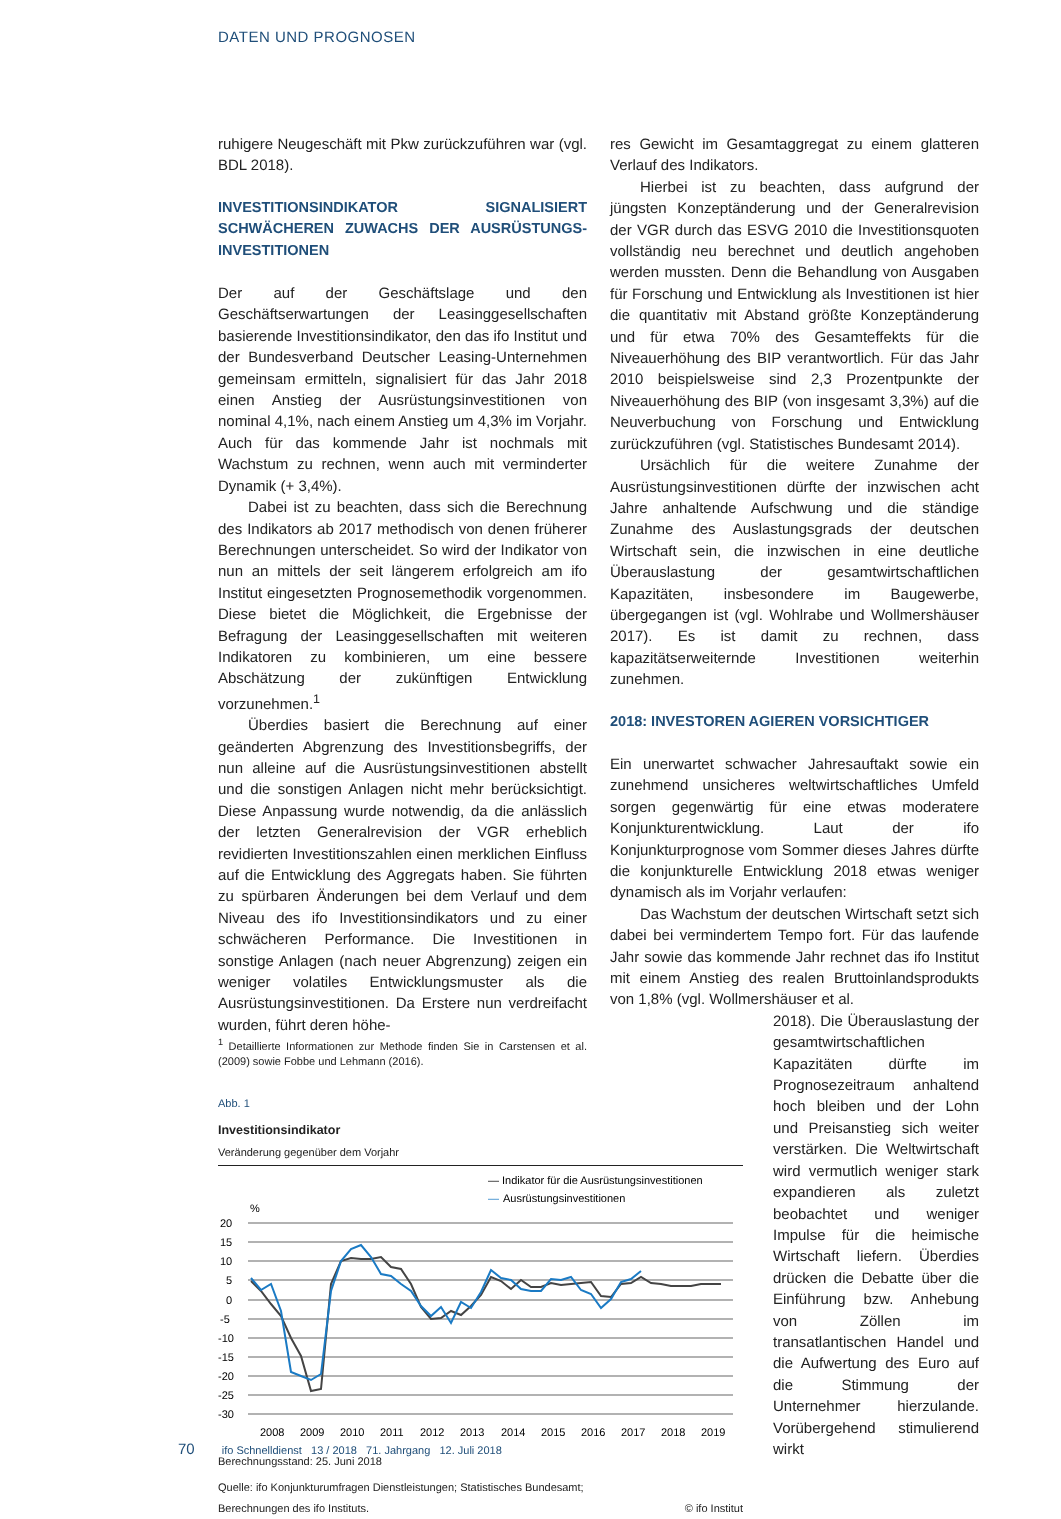DATEN UND PROGNOSEN
ruhigere Neugeschäft mit Pkw zurückzuführen war (vgl. BDL 2018).
INVESTITIONSINDIKATOR SIGNALISIERT SCHWÄCHEREN ZUWACHS DER AUSRÜSTUNGS-INVESTITIONEN
Der auf der Geschäftslage und den Geschäftserwartungen der Leasinggesellschaften basierende Investitionsindikator, den das ifo Institut und der Bundesverband Deutscher Leasing-Unternehmen gemeinsam ermitteln, signalisiert für das Jahr 2018 einen Anstieg der Ausrüstungsinvestitionen von nominal 4,1%, nach einem Anstieg um 4,3% im Vorjahr. Auch für das kommende Jahr ist nochmals mit Wachstum zu rechnen, wenn auch mit verminderter Dynamik (+ 3,4%).
Dabei ist zu beachten, dass sich die Berechnung des Indikators ab 2017 methodisch von denen früherer Berechnungen unterscheidet. So wird der Indikator von nun an mittels der seit längerem erfolgreich am ifo Institut eingesetzten Prognosemethodik vorgenommen. Diese bietet die Möglichkeit, die Ergebnisse der Befragung der Leasinggesellschaften mit weiteren Indikatoren zu kombinieren, um eine bessere Abschätzung der zukünftigen Entwicklung vorzunehmen.<sup>1</sup>
Überdies basiert die Berechnung auf einer geänderten Abgrenzung des Investitionsbegriffs, der nun alleine auf die Ausrüstungsinvestitionen abstellt und die sonstigen Anlagen nicht mehr berücksichtigt. Diese Anpassung wurde notwendig, da die anlässlich der letzten Generalrevision der VGR erheblich revidierten Investitionszahlen einen merklichen Einfluss auf die Entwicklung des Aggregats haben. Sie führten zu spürbaren Änderungen bei dem Verlauf und dem Niveau des ifo Investitionsindikators und zu einer schwächeren Performance. Die Investitionen in sonstige Anlagen (nach neuer Abgrenzung) zeigen ein weniger volatiles Entwicklungsmuster als die Ausrüstungsinvestitionen. Da Erstere nun verdreifacht wurden, führt deren höhe-
<sup>1</sup> Detaillierte Informationen zur Methode finden Sie in Carstensen et al. (2009) sowie Fobbe und Lehmann (2016).
Abb. 1
Investitionsindikator
Veränderung gegenüber dem Vorjahr
— Indikator für die Ausrüstungsinvestitionen
—
Ausrüstungsinvestitionen
%
20
15
10
5
0
-5
-10
-15
-20
-25
-30
2008
2009
2010
2011
2012
2013
2014
2015
2016
2017
2018
2019
Berechnungsstand: 25. Juni 2018
Quelle: ifo Konjunkturumfragen Dienstleistungen; Statistisches Bundesamt;
Berechnungen des ifo Instituts. © ifo Institut
res Gewicht im Gesamtaggregat zu einem glatteren Verlauf des Indikators.
Hierbei ist zu beachten, dass aufgrund der jüngsten Konzeptänderung und der Generalrevision der VGR durch das ESVG 2010 die Investitionsquoten vollständig neu berechnet und deutlich angehoben werden mussten. Denn die Behandlung von Ausgaben für Forschung und Entwicklung als Investitionen ist hier die quantitativ mit Abstand größte Konzeptänderung und für etwa 70% des Gesamteffekts für die Niveauerhöhung des BIP verantwortlich. Für das Jahr 2010 beispielsweise sind 2,3 Prozentpunkte der Niveauerhöhung des BIP (von insgesamt 3,3%) auf die Neuverbuchung von Forschung und Entwicklung zurückzuführen (vgl. Statistisches Bundesamt 2014).
Ursächlich für die weitere Zunahme der Ausrüstungsinvestitionen dürfte der inzwischen acht Jahre anhaltende Aufschwung und die ständige Zunahme des Auslastungsgrads der deutschen Wirtschaft sein, die inzwischen in eine deutliche Überauslastung der gesamtwirtschaftlichen Kapazitäten, insbesondere im Baugewerbe, übergegangen ist (vgl. Wohlrabe und Wollmershäuser 2017). Es ist damit zu rechnen, dass kapazitätserweiternde Investitionen weiterhin zunehmen.
2018: INVESTOREN AGIEREN VORSICHTIGER
Ein unerwartet schwacher Jahresauftakt sowie ein zunehmend unsicheres weltwirtschaftliches Umfeld sorgen gegenwärtig für eine etwas moderatere Konjunkturentwicklung. Laut der ifo Konjunkturprognose vom Sommer dieses Jahres dürfte die konjunkturelle Entwicklung 2018 etwas weniger dynamisch als im Vorjahr verlaufen:
Das Wachstum der deutschen Wirtschaft setzt sich dabei bei vermindertem Tempo fort. Für das laufende Jahr sowie das kommende Jahr rechnet das ifo Institut mit einem Anstieg des realen Bruttoinlandsprodukts von 1,8% (vgl. Wollmershäuser et al.
2018). Die Überauslastung der gesamtwirtschaftlichen Kapazitäten dürfte im Prognosezeitraum anhaltend hoch bleiben und der Lohn und Preisanstieg sich weiter verstärken. Die Weltwirtschaft wird vermutlich weniger stark expandieren als zuletzt beobachtet und weniger Impulse für die heimische Wirtschaft liefern. Überdies drücken die Debatte über die Einführung bzw. Anhebung von Zöllen im transatlantischen Handel und die Aufwertung des Euro auf die Stimmung der Unternehmer hierzulande. Vorübergehend stimulierend wirkt
70 ifo Schnelldienst 13 / 2018 71. Jahrgang 12. Juli 2018